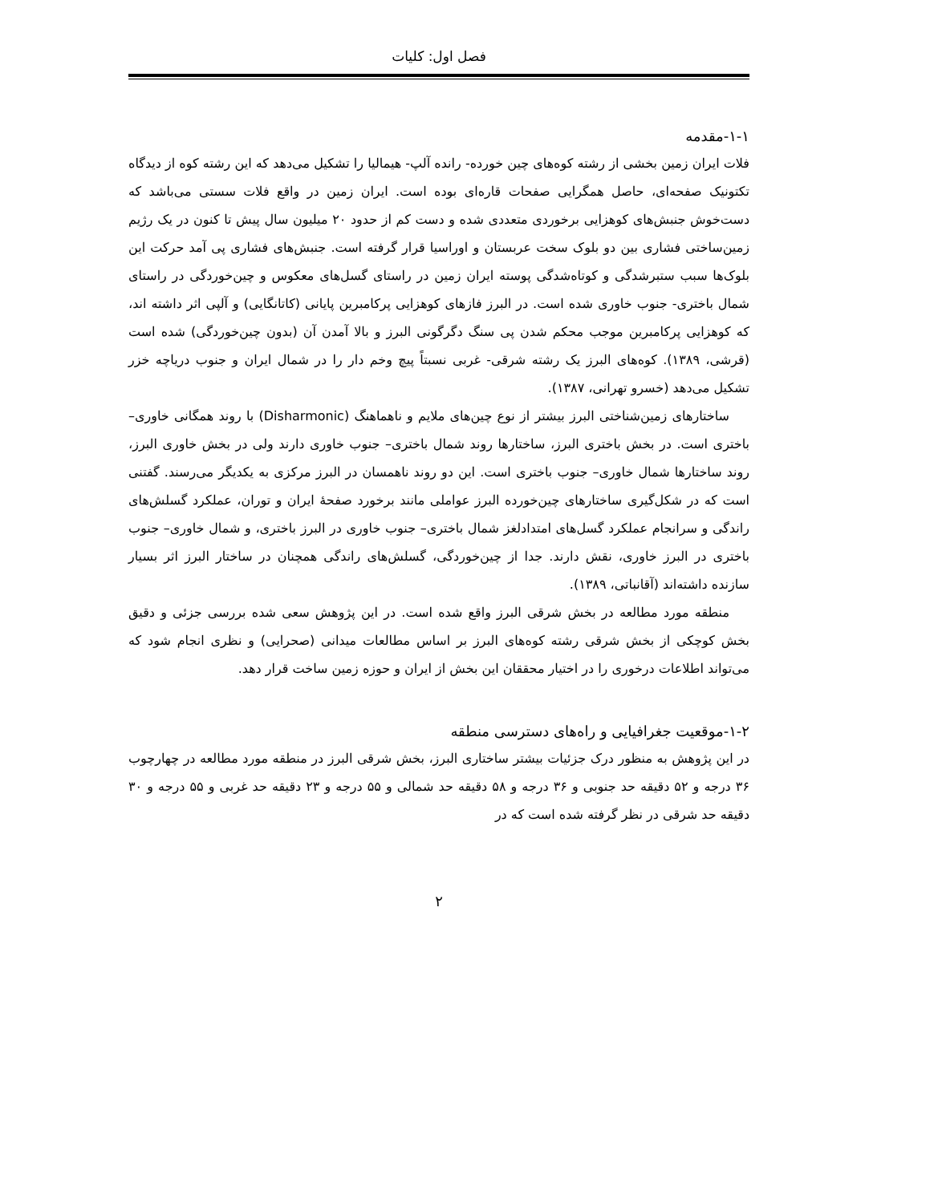فصل اول: کلیات
۱-۱-مقدمه
فلات ایران زمین بخشی از رشته کوه‌های چین خورده- رانده آلپ- هیمالیا را تشکیل می‌دهد که این رشته کوه از دیدگاه تکتونیک صفحه‌ای، حاصل همگرایی صفحات قاره‌ای بوده است. ایران زمین در واقع فلات سستی می‌باشد که دست‌خوش جنبش‌های کوهزایی برخوردی متعددی شده و دست کم از حدود ۲۰ میلیون سال پیش تا کنون در یک رژیم زمین‌ساختی فشاری بین دو بلوک سخت عربستان و اوراسیا قرار گرفته است. جنبش‌های فشاری پی آمد حرکت این بلوک‌ها سبب ستبرشدگی و کوتاه‌شدگی پوسته ایران زمین در راستای گسل‌های معکوس و چین‌خوردگی در راستای شمال باختری- جنوب خاوری شده است. در البرز فازهای کوهزایی پرکامبرین پایانی (کاتانگایی) و آلپی اثر داشته اند، که کوهزایی پرکامبرین موجب محکم شدن پی سنگ دگرگونی البرز و بالا آمدن آن (بدون چین‌خوردگی) شده است (قرشی، ۱۳۸۹). کوه‌های البرز یک رشته شرقی- غربی نسبتاً پیچ وخم دار را در شمال ایران و جنوب دریاچه خزر تشکیل می‌دهد (خسرو تهرانی، ۱۳۸۷).
ساختارهای زمین‌شناختی البرز بیشتر از نوع چین‌های ملایم و ناهماهنگ (Disharmonic) با روند همگانی خاوری– باختری است. در بخش باختری البرز، ساختارها روند شمال باختری– جنوب خاوری دارند ولی در بخش خاوری البرز، روند ساختارها شمال خاوری– جنوب باختری است. این دو روند ناهمسان در البرز مرکزی به یکدیگر می‌رسند. گفتنی است که در شکل‌گیری ساختارهای چین‌خورده البرز عواملی مانند برخورد صفحهٔ ایران و توران، عملکرد گسلش‌های راندگی و سرانجام عملکرد گسل‌های امتدادلغز شمال باختری– جنوب خاوری در البرز باختری، و شمال خاوری– جنوب باختری در البرز خاوری، نقش دارند. جدا از چین‌خوردگی، گسلش‌های راندگی همچنان در ساختار البرز اثر بسیار سازنده داشته‌اند (آقانباتی، ۱۳۸۹).
منطقه مورد مطالعه در بخش شرقی البرز واقع شده است. در این پژوهش سعی شده بررسی جزئی و دقیق بخش کوچکی از بخش شرقی رشته کوه‌های البرز بر اساس مطالعات میدانی (صحرایی) و نظری انجام شود که می‌تواند اطلاعات درخوری را در اختیار محققان این بخش از ایران و حوزه زمین ساخت قرار دهد.
۱-۲-موقعیت جغرافیایی و راه‌های دسترسی منطقه
در این پژوهش به منظور درک جزئیات بیشتر ساختاری البرز، بخش شرقی البرز در منطقه مورد مطالعه در چهارچوب ۳۶ درجه و ۵۲ دقیقه حد جنوبی و ۳۶ درجه و ۵۸ دقیقه حد شمالی و ۵۵ درجه و ۲۳ دقیقه حد غربی و ۵۵ درجه و ۳۰ دقیقه حد شرقی در نظر گرفته شده است که در
۲